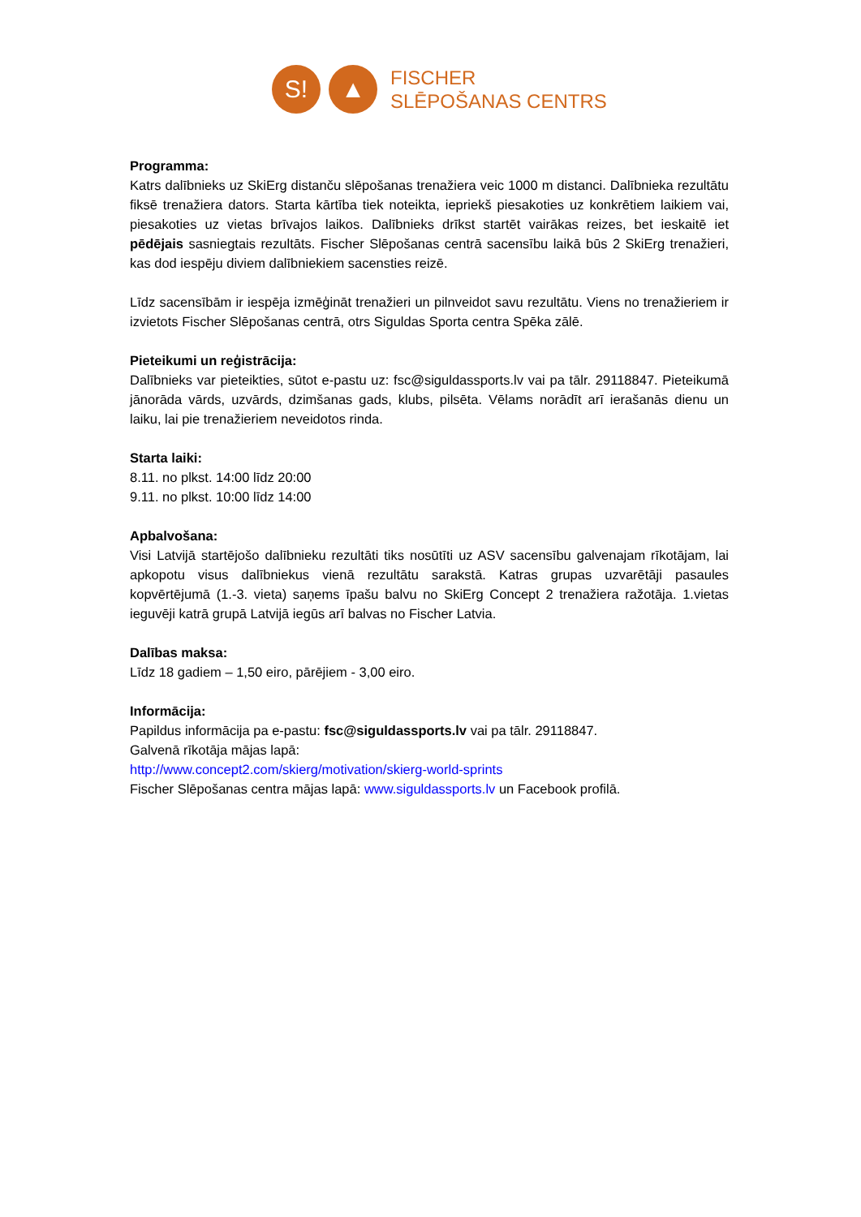S! ▲
FISCHER
SLĒPOŠANAS CENTRS
Programma:
Katrs dalībnieks uz SkiErg distanču slēpošanas trenažiera veic 1000 m distanci. Dalībnieka rezultātu fiksē trenažiera dators. Starta kārtība tiek noteikta, iepriekš piesakoties uz konkrētiem laikiem vai, piesakoties uz vietas brīvajos laikos. Dalībnieks drīkst startēt vairākas reizes, bet ieskaitē iet pēdējais sasniegtais rezultāts. Fischer Slēpošanas centrā sacensību laikā būs 2 SkiErg trenažieri, kas dod iespēju diviem dalībniekiem sacensties reizē.
Līdz sacensībām ir iespēja izmēģināt trenažieri un pilnveidot savu rezultātu. Viens no trenažieriem ir izvietots Fischer Slēpošanas centrā, otrs Siguldas Sporta centra Spēka zālē.
Pieteikumi un reģistrācija:
Dalībnieks var pieteikties, sūtot e-pastu uz: fsc@siguldassports.lv vai pa tālr. 29118847. Pieteikumā jānorāda vārds, uzvārds, dzimšanas gads, klubs, pilsēta. Vēlams norādīt arī ierašanās dienu un laiku, lai pie trenažieriem neveidotos rinda.
Starta laiki:
8.11. no plkst. 14:00 līdz 20:00
9.11. no plkst. 10:00 līdz 14:00
Apbalvošana:
Visi Latvijā startējošo dalībnieku rezultāti tiks nosūtīti uz ASV sacensību galvenajam rīkotājam, lai apkopotu visus dalībniekus vienā rezultātu sarakstā. Katras grupas uzvarētāji pasaules kopvērtējumā (1.-3. vieta) saņems īpašu balvu no SkiErg Concept 2 trenažiera ražotāja. 1.vietas ieguvēji katrā grupā Latvijā iegūs arī balvas no Fischer Latvia.
Dalības maksa:
Līdz 18 gadiem – 1,50 eiro, pārējiem - 3,00 eiro.
Informācija:
Papildus informācija pa e-pastu: fsc@siguldassports.lv vai pa tālr. 29118847.
Galvenā rīkotāja mājas lapā:
http://www.concept2.com/skierg/motivation/skierg-world-sprints
Fischer Slēpošanas centra mājas lapā: www.siguldassports.lv un Facebook profilā.